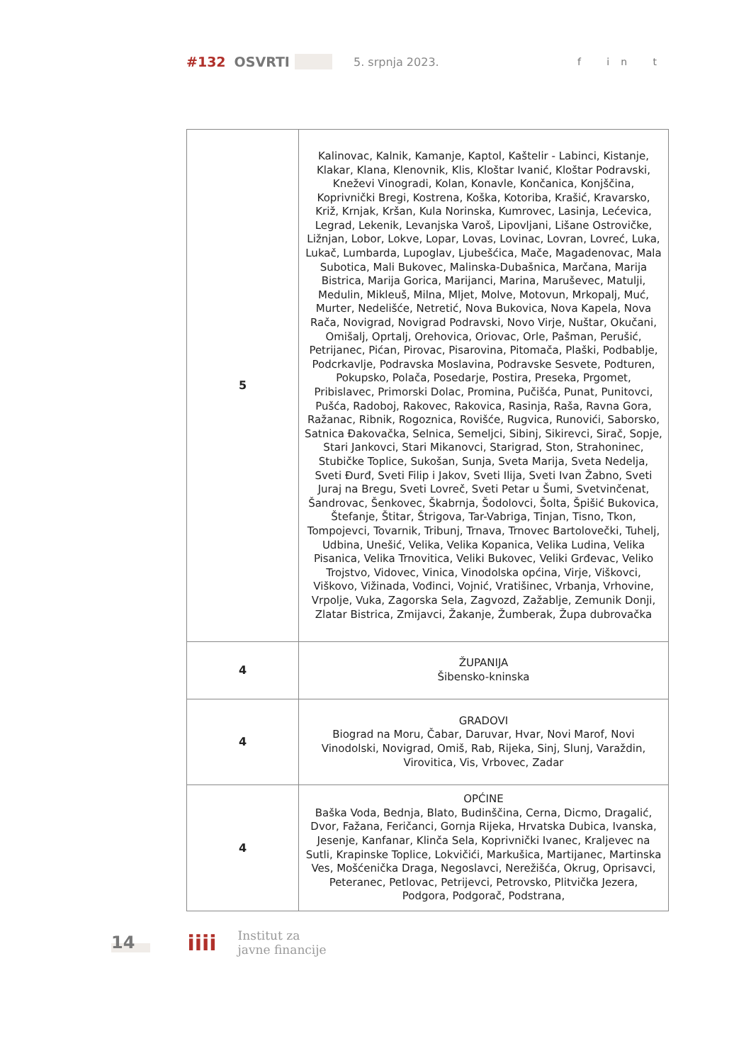#132 OSVRTI 5. srpnja 2023. f in t
| 5 | Kalinovac, Kalnik, Kamanje, Kaptol, Kaštelir - Labinci, Kistanje, Klakar, Klana, Klenovnik, Klis, Kloštar Ivanić, Kloštar Podravski, Kneževi Vinogradi, Kolan, Konavle, Končanica, Konjščina, Koprivnički Bregi, Kostrena, Koška, Kotoriba, Krašić, Kravarsko, Križ, Krnjak, Kršan, Kula Norinska, Kumrovec, Lasinja, Lećevica, Legrad, Lekenik, Levanjska Varoš, Lipovljani, Lišane Ostrovičke, Ližnjan, Lobor, Lokve, Lopar, Lovas, Lovinac, Lovran, Lovreć, Luka, Lukač, Lumbarda, Lupoglav, Ljubešćica, Mače, Magadenovac, Mala Subotica, Mali Bukovec, Malinska-Dubašnica, Marčana, Marija Bistrica, Marija Gorica, Marijanci, Marina, Maruševec, Matulji, Medulin, Mikleuš, Milna, Mljet, Molve, Motovun, Mrkopalj, Muć, Murter, Nedelišće, Netretić, Nova Bukovica, Nova Kapela, Nova Rača, Novigrad, Novigrad Podravski, Novo Virje, Nuštar, Okučani, Omišalj, Oprtalj, Orehovica, Oriovac, Orle, Pašman, Perušić, Petrijanec, Pićan, Pirovac, Pisarovina, Pitomača, Plaški, Podbablje, Podcrkavlje, Podravska Moslavina, Podravske Sesvete, Podturen, Pokupsko, Polača, Posedarje, Postira, Preseka, Prgomet, Pribislavec, Primorski Dolac, Promina, Pučišća, Punat, Punitovci, Pušća, Radoboj, Rakovec, Rakovica, Rasinja, Raša, Ravna Gora, Ražanac, Ribnik, Rogoznica, Rovišće, Rugvica, Runovići, Saborsko, Satnica Đakovačka, Selnica, Semeljci, Sibinj, Sikirevci, Sirač, Sopje, Stari Jankovci, Stari Mikanovci, Starigrad, Ston, Strahoninec, Stubičke Toplice, Sukošan, Sunja, Sveta Marija, Sveta Nedelja, Sveti Đurđ, Sveti Filip i Jakov, Sveti Ilija, Sveti Ivan Žabno, Sveti Juraj na Bregu, Sveti Lovreč, Sveti Petar u Šumi, Svetvinčenat, Šandrovac, Šenkovec, Škabrnja, Šodolovci, Šolta, Špišić Bukovica, Štefanje, Štitar, Štrigova, Tar-Vabriga, Tinjan, Tisno, Tkon, Tompojevci, Tovarnik, Tribunj, Trnava, Trnovec Bartolovečki, Tuhelj, Udbina, Unešić, Velika, Velika Kopanica, Velika Ludina, Velika Pisanica, Velika Trnovitica, Veliki Bukovec, Veliki Grđevac, Veliko Trojstvo, Vidovec, Vinica, Vinodolska općina, Virje, Viškovci, Viškovo, Vižinada, Vođinci, Vojnić, Vratišinec, Vrbanja, Vrhovine, Vrpolje, Vuka, Zagorska Sela, Zagvozd, Zažablje, Zemunik Donji, Zlatar Bistrica, Zmijavci, Žakanje, Žumberak, Župa dubrovačka |
| 4 | ŽUPANIJA Šibensko-kninska |
| 4 | GRADOVI Biograd na Moru, Čabar, Daruvar, Hvar, Novi Marof, Novi Vinodolski, Novigrad, Omiš, Rab, Rijeka, Sinj, Slunj, Varaždin, Virovitica, Vis, Vrbovec, Zadar |
| 4 | OPĆINE Baška Voda, Bednja, Blato, Budinščina, Cerna, Dicmo, Dragalić, Dvor, Fažana, Feričanci, Gornja Rijeka, Hrvatska Dubica, Ivanska, Jesenje, Kanfanar, Klinča Sela, Koprivnički Ivanec, Kraljevec na Sutli, Krapinske Toplice, Lokvičići, Markušica, Martijanec, Martinska Ves, Mošćenička Draga, Negoslavci, Nerežišća, Okrug, Oprisavci, Peteranec, Petlovac, Petrijevci, Petrovsko, Plitvička Jezera, Podgora, Podgorač, Podstrana, |
14 iiii
Institut za
javne financije